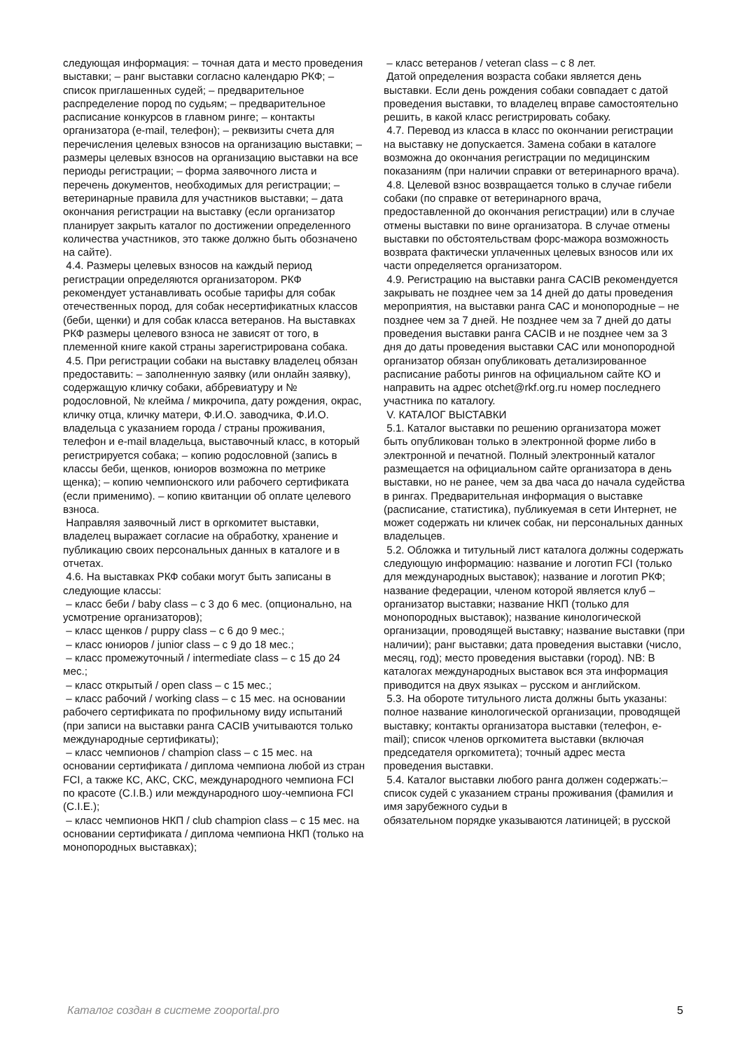следующая информация: – точная дата и место проведения выставки; – ранг выставки согласно календарю РКФ; – список приглашенных судей; – предварительное распределение пород по судьям; – предварительное расписание конкурсов в главном ринге; – контакты организатора (e-mail, телефон); – реквизиты счета для перечисления целевых взносов на организацию выставки; – размеры целевых взносов на организацию выставки на все периоды регистрации; – форма заявочного листа и перечень документов, необходимых для регистрации; – ветеринарные правила для участников выставки; – дата окончания регистрации на выставку (если организатор планирует закрыть каталог по достижении определенного количества участников, это также должно быть обозначено на сайте).
4.4. Размеры целевых взносов на каждый период регистрации определяются организатором. РКФ рекомендует устанавливать особые тарифы для собак отечественных пород, для собак несертификатных классов (беби, щенки) и для собак класса ветеранов. На выставках РКФ размеры целевого взноса не зависят от того, в племенной книге какой страны зарегистрирована собака.
4.5. При регистрации собаки на выставку владелец обязан предоставить: – заполненную заявку (или онлайн заявку), содержащую кличку собаки, аббревиатуру и № родословной, № клейма / микрочипа, дату рождения, окрас, кличку отца, кличку матери, Ф.И.О. заводчика, Ф.И.О. владельца с указанием города / страны проживания, телефон и e-mail владельца, выставочный класс, в который регистрируется собака; – копию родословной (запись в классы беби, щенков, юниоров возможна по метрике щенка); – копию чемпионского или рабочего сертификата (если применимо). – копию квитанции об оплате целевого взноса.
Направляя заявочный лист в оргкомитет выставки, владелец выражает согласие на обработку, хранение и публикацию своих персональных данных в каталоге и в отчетах.
4.6. На выставках РКФ собаки могут быть записаны в следующие классы:
– класс беби / baby class – с 3 до 6 мес. (опционально, на усмотрение организаторов);
– класс щенков / puppy class – с 6 до 9 мес.;
– класс юниоров / junior class – с 9 до 18 мес.;
– класс промежуточный / intermediate class – с 15 до 24 мес.;
– класс открытый / open class – с 15 мес.;
– класс рабочий / working class – с 15 мес. на основании рабочего сертификата по профильному виду испытаний (при записи на выставки ранга CACIB учитываются только международные сертификаты);
– класс чемпионов / champion class – с 15 мес. на основании сертификата / диплома чемпиона любой из стран FCI, а также КС, АКС, СКС, международного чемпиона FCI по красоте (C.I.B.) или международного шоу-чемпиона FCI (C.I.E.);
– класс чемпионов НКП / club champion class – с 15 мес. на основании сертификата / диплома чемпиона НКП (только на монопородных выставках);
– класс ветеранов / veteran class – с 8 лет.
Датой определения возраста собаки является день выставки. Если день рождения собаки совпадает с датой проведения выставки, то владелец вправе самостоятельно решить, в какой класс регистрировать собаку.
4.7. Перевод из класса в класс по окончании регистрации на выставку не допускается. Замена собаки в каталоге возможна до окончания регистрации по медицинским показаниям (при наличии справки от ветеринарного врача).
4.8. Целевой взнос возвращается только в случае гибели собаки (по справке от ветеринарного врача, предоставленной до окончания регистрации) или в случае отмены выставки по вине организатора. В случае отмены выставки по обстоятельствам форс-мажора возможность возврата фактически уплаченных целевых взносов или их части определяется организатором.
4.9. Регистрацию на выставки ранга CACIB рекомендуется закрывать не позднее чем за 14 дней до даты проведения мероприятия, на выставки ранга САС и монопородные – не позднее чем за 7 дней. Не позднее чем за 7 дней до даты проведения выставки ранга CACIB и не позднее чем за 3 дня до даты проведения выставки САС или монопородной организатор обязан опубликовать детализированное расписание работы рингов на официальном сайте КО и направить на адрес otchet@rkf.org.ru номер последнего участника по каталогу.
V. КАТАЛОГ ВЫСТАВКИ
5.1. Каталог выставки по решению организатора может быть опубликован только в электронной форме либо в электронной и печатной. Полный электронный каталог размещается на официальном сайте организатора в день выставки, но не ранее, чем за два часа до начала судейства в рингах. Предварительная информация о выставке (расписание, статистика), публикуемая в сети Интернет, не может содержать ни кличек собак, ни персональных данных владельцев.
5.2. Обложка и титульный лист каталога должны содержать следующую информацию: название и логотип FCI (только для международных выставок); название и логотип РКФ; название федерации, членом которой является клуб – организатор выставки; название НКП (только для монопородных выставок); название кинологической организации, проводящей выставку; название выставки (при наличии); ранг выставки; дата проведения выставки (число, месяц, год); место проведения выставки (город). NB: В каталогах международных выставок вся эта информация приводится на двух языках – русском и английском.
5.3. На обороте титульного листа должны быть указаны: полное название кинологической организации, проводящей выставку; контакты организатора выставки (телефон, e-mail); список членов оргкомитета выставки (включая председателя оргкомитета); точный адрес места проведения выставки.
5.4. Каталог выставки любого ранга должен содержать:– список судей с указанием страны проживания (фамилия и имя зарубежного судьи в
обязательном порядке указываются латиницей; в русской
Каталог создан в системе zooportal.pro 5